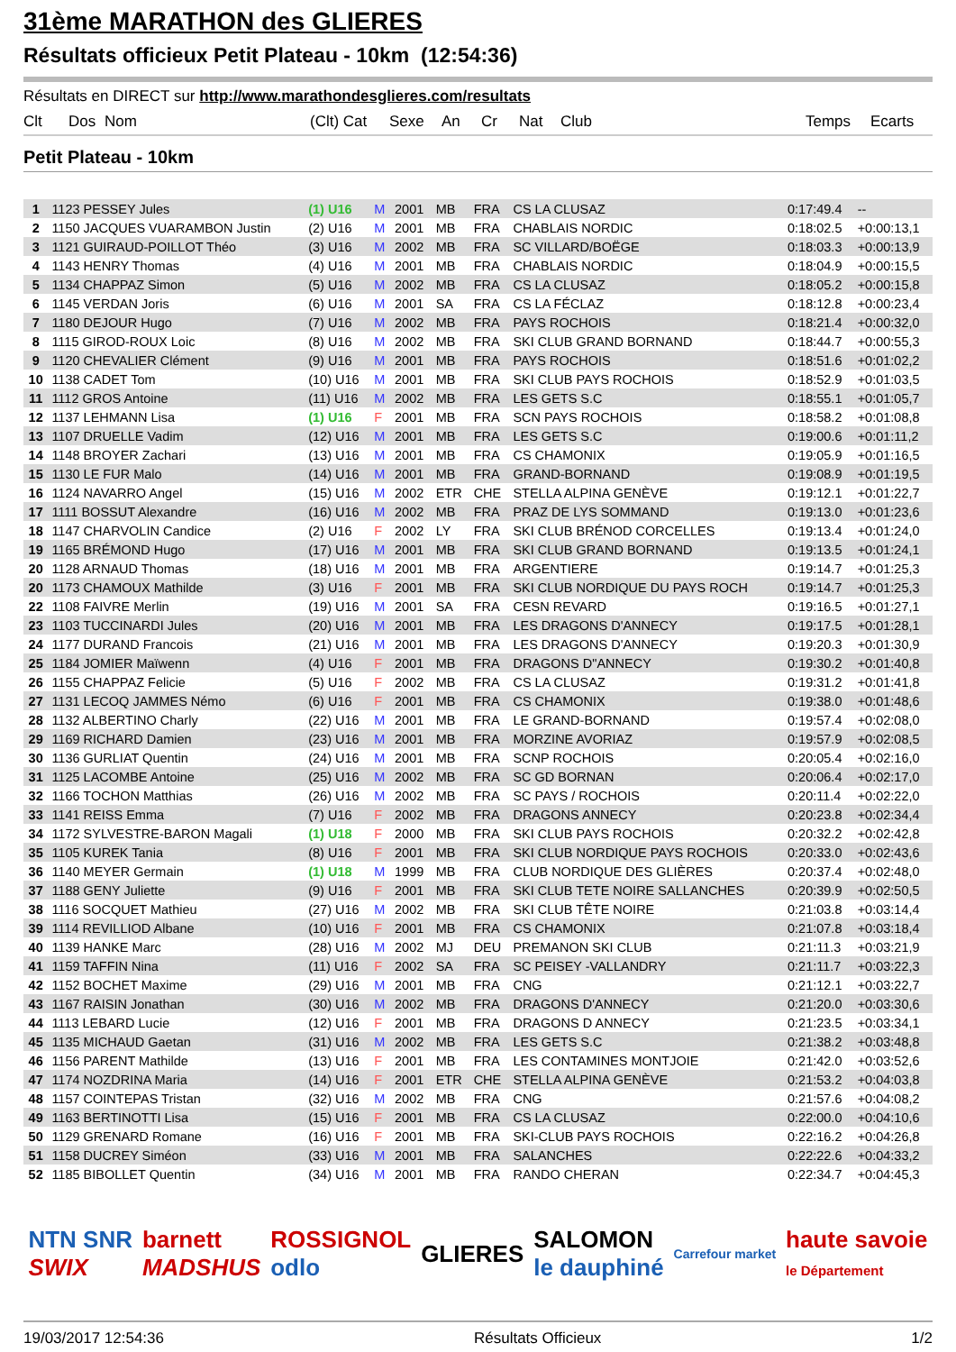31ème MARATHON des GLIERES
Résultats officieux Petit Plateau - 10km (12:54:36)
Résultats en DIRECT sur http://www.marathondesglieres.com/resultats
Clt Dos Nom (Clt) Cat Sexe An Cr Nat Club Temps Ecarts
Petit Plateau - 10km
| 1 | 1123 PESSEY Jules | (1) U16 | M | 2001 | MB | FRA | CS LA CLUSAZ | 0:17:49.4 | -- |
| 2 | 1150 JACQUES VUARAMBON Justin | (2) U16 | M | 2001 | MB | FRA | CHABLAIS NORDIC | 0:18:02.5 | +0:00:13,1 |
| 3 | 1121 GUIRAUD-POILLOT Théo | (3) U16 | M | 2002 | MB | FRA | SC VILLARD/BOËGE | 0:18:03.3 | +0:00:13,9 |
| 4 | 1143 HENRY Thomas | (4) U16 | M | 2001 | MB | FRA | CHABLAIS NORDIC | 0:18:04.9 | +0:00:15,5 |
| 5 | 1134 CHAPPAZ Simon | (5) U16 | M | 2002 | MB | FRA | CS LA CLUSAZ | 0:18:05.2 | +0:00:15,8 |
| 6 | 1145 VERDAN Joris | (6) U16 | M | 2001 | SA | FRA | CS LA FÉCLAZ | 0:18:12.8 | +0:00:23,4 |
| 7 | 1180 DEJOUR Hugo | (7) U16 | M | 2002 | MB | FRA | PAYS ROCHOIS | 0:18:21.4 | +0:00:32,0 |
| 8 | 1115 GIROD-ROUX Loic | (8) U16 | M | 2002 | MB | FRA | SKI CLUB GRAND BORNAND | 0:18:44.7 | +0:00:55,3 |
| 9 | 1120 CHEVALIER Clément | (9) U16 | M | 2001 | MB | FRA | PAYS ROCHOIS | 0:18:51.6 | +0:01:02,2 |
| 10 | 1138 CADET Tom | (10) U16 | M | 2001 | MB | FRA | SKI CLUB PAYS ROCHOIS | 0:18:52.9 | +0:01:03,5 |
| 11 | 1112 GROS Antoine | (11) U16 | M | 2002 | MB | FRA | LES GETS S.C | 0:18:55.1 | +0:01:05,7 |
| 12 | 1137 LEHMANN Lisa | (1) U16 | F | 2001 | MB | FRA | SCN PAYS ROCHOIS | 0:18:58.2 | +0:01:08,8 |
| 13 | 1107 DRUELLE Vadim | (12) U16 | M | 2001 | MB | FRA | LES GETS S.C | 0:19:00.6 | +0:01:11,2 |
| 14 | 1148 BROYER Zachari | (13) U16 | M | 2001 | MB | FRA | CS CHAMONIX | 0:19:05.9 | +0:01:16,5 |
| 15 | 1130 LE FUR Malo | (14) U16 | M | 2001 | MB | FRA | GRAND-BORNAND | 0:19:08.9 | +0:01:19,5 |
| 16 | 1124 NAVARRO Angel | (15) U16 | M | 2002 | ETR | CHE | STELLA ALPINA GENÈVE | 0:19:12.1 | +0:01:22,7 |
| 17 | 1111 BOSSUT Alexandre | (16) U16 | M | 2002 | MB | FRA | PRAZ DE LYS SOMMAND | 0:19:13.0 | +0:01:23,6 |
| 18 | 1147 CHARVOLIN Candice | (2) U16 | F | 2002 | LY | FRA | SKI CLUB BRÉNOD CORCELLES | 0:19:13.4 | +0:01:24,0 |
| 19 | 1165 BRÉMOND Hugo | (17) U16 | M | 2001 | MB | FRA | SKI CLUB GRAND BORNAND | 0:19:13.5 | +0:01:24,1 |
| 20 | 1128 ARNAUD Thomas | (18) U16 | M | 2001 | MB | FRA | ARGENTIERE | 0:19:14.7 | +0:01:25,3 |
| 20 | 1173 CHAMOUX Mathilde | (3) U16 | F | 2001 | MB | FRA | SKI CLUB NORDIQUE DU PAYS ROCH | 0:19:14.7 | +0:01:25,3 |
| 22 | 1108 FAIVRE Merlin | (19) U16 | M | 2001 | SA | FRA | CESN REVARD | 0:19:16.5 | +0:01:27,1 |
| 23 | 1103 TUCCINARDI Jules | (20) U16 | M | 2001 | MB | FRA | LES DRAGONS D'ANNECY | 0:19:17.5 | +0:01:28,1 |
| 24 | 1177 DURAND Francois | (21) U16 | M | 2001 | MB | FRA | LES DRAGONS D'ANNECY | 0:19:20.3 | +0:01:30,9 |
| 25 | 1184 JOMIER Maïwenn | (4) U16 | F | 2001 | MB | FRA | DRAGONS D"ANNECY | 0:19:30.2 | +0:01:40,8 |
| 26 | 1155 CHAPPAZ Felicie | (5) U16 | F | 2002 | MB | FRA | CS LA CLUSAZ | 0:19:31.2 | +0:01:41,8 |
| 27 | 1131 LECOQ JAMMES Némo | (6) U16 | F | 2001 | MB | FRA | CS CHAMONIX | 0:19:38.0 | +0:01:48,6 |
| 28 | 1132 ALBERTINO Charly | (22) U16 | M | 2001 | MB | FRA | LE GRAND-BORNAND | 0:19:57.4 | +0:02:08,0 |
| 29 | 1169 RICHARD Damien | (23) U16 | M | 2001 | MB | FRA | MORZINE AVORIAZ | 0:19:57.9 | +0:02:08,5 |
| 30 | 1136 GURLIAT Quentin | (24) U16 | M | 2001 | MB | FRA | SCNP ROCHOIS | 0:20:05.4 | +0:02:16,0 |
| 31 | 1125 LACOMBE Antoine | (25) U16 | M | 2002 | MB | FRA | SC GD BORNAN | 0:20:06.4 | +0:02:17,0 |
| 32 | 1166 TOCHON Matthias | (26) U16 | M | 2002 | MB | FRA | SC PAYS / ROCHOIS | 0:20:11.4 | +0:02:22,0 |
| 33 | 1141 REISS Emma | (7) U16 | F | 2002 | MB | FRA | DRAGONS ANNECY | 0:20:23.8 | +0:02:34,4 |
| 34 | 1172 SYLVESTRE-BARON Magali | (1) U18 | F | 2000 | MB | FRA | SKI CLUB PAYS ROCHOIS | 0:20:32.2 | +0:02:42,8 |
| 35 | 1105 KUREK Tania | (8) U16 | F | 2001 | MB | FRA | SKI CLUB NORDIQUE PAYS ROCHOIS | 0:20:33.0 | +0:02:43,6 |
| 36 | 1140 MEYER Germain | (1) U18 | M | 1999 | MB | FRA | CLUB NORDIQUE DES GLIÈRES | 0:20:37.4 | +0:02:48,0 |
| 37 | 1188 GENY Juliette | (9) U16 | F | 2001 | MB | FRA | SKI CLUB TETE NOIRE SALLANCHES | 0:20:39.9 | +0:02:50,5 |
| 38 | 1116 SOCQUET Mathieu | (27) U16 | M | 2002 | MB | FRA | SKI CLUB TÊTE NOIRE | 0:21:03.8 | +0:03:14,4 |
| 39 | 1114 REVILLIOD Albane | (10) U16 | F | 2001 | MB | FRA | CS CHAMONIX | 0:21:07.8 | +0:03:18,4 |
| 40 | 1139 HANKE Marc | (28) U16 | M | 2002 | MJ | DEU | PREMANON SKI CLUB | 0:21:11.3 | +0:03:21,9 |
| 41 | 1159 TAFFIN Nina | (11) U16 | F | 2002 | SA | FRA | SC PEISEY -VALLANDRY | 0:21:11.7 | +0:03:22,3 |
| 42 | 1152 BOCHET Maxime | (29) U16 | M | 2001 | MB | FRA | CNG | 0:21:12.1 | +0:03:22,7 |
| 43 | 1167 RAISIN Jonathan | (30) U16 | M | 2002 | MB | FRA | DRAGONS D'ANNECY | 0:21:20.0 | +0:03:30,6 |
| 44 | 1113 LEBARD Lucie | (12) U16 | F | 2001 | MB | FRA | DRAGONS D ANNECY | 0:21:23.5 | +0:03:34,1 |
| 45 | 1135 MICHAUD Gaetan | (31) U16 | M | 2002 | MB | FRA | LES GETS S.C | 0:21:38.2 | +0:03:48,8 |
| 46 | 1156 PARENT Mathilde | (13) U16 | F | 2001 | MB | FRA | LES CONTAMINES MONTJOIE | 0:21:42.0 | +0:03:52,6 |
| 47 | 1174 NOZDRINA Maria | (14) U16 | F | 2001 | ETR | CHE | STELLA ALPINA GENÈVE | 0:21:53.2 | +0:04:03,8 |
| 48 | 1157 COINTEPAS Tristan | (32) U16 | M | 2002 | MB | FRA | CNG | 0:21:57.6 | +0:04:08,2 |
| 49 | 1163 BERTINOTTI Lisa | (15) U16 | F | 2001 | MB | FRA | CS LA CLUSAZ | 0:22:00.0 | +0:04:10,6 |
| 50 | 1129 GRENARD Romane | (16) U16 | F | 2001 | MB | FRA | SKI-CLUB PAYS ROCHOIS | 0:22:16.2 | +0:04:26,8 |
| 51 | 1158 DUCREY Siméon | (33) U16 | M | 2001 | MB | FRA | SALANCHES | 0:22:22.6 | +0:04:33,2 |
| 52 | 1185 BIBOLLET Quentin | (34) U16 | M | 2001 | MB | FRA | RANDO CHERAN | 0:22:34.7 | +0:04:45,3 |
NTN SNR
SWIX barnett
MADSHUS ROSSIGNOL
odlo GLIERES SALOMON
le dauphiné Carrefour market haute savoie
le Département
19/03/2017 12:54:36 Résultats Officieux 1/2